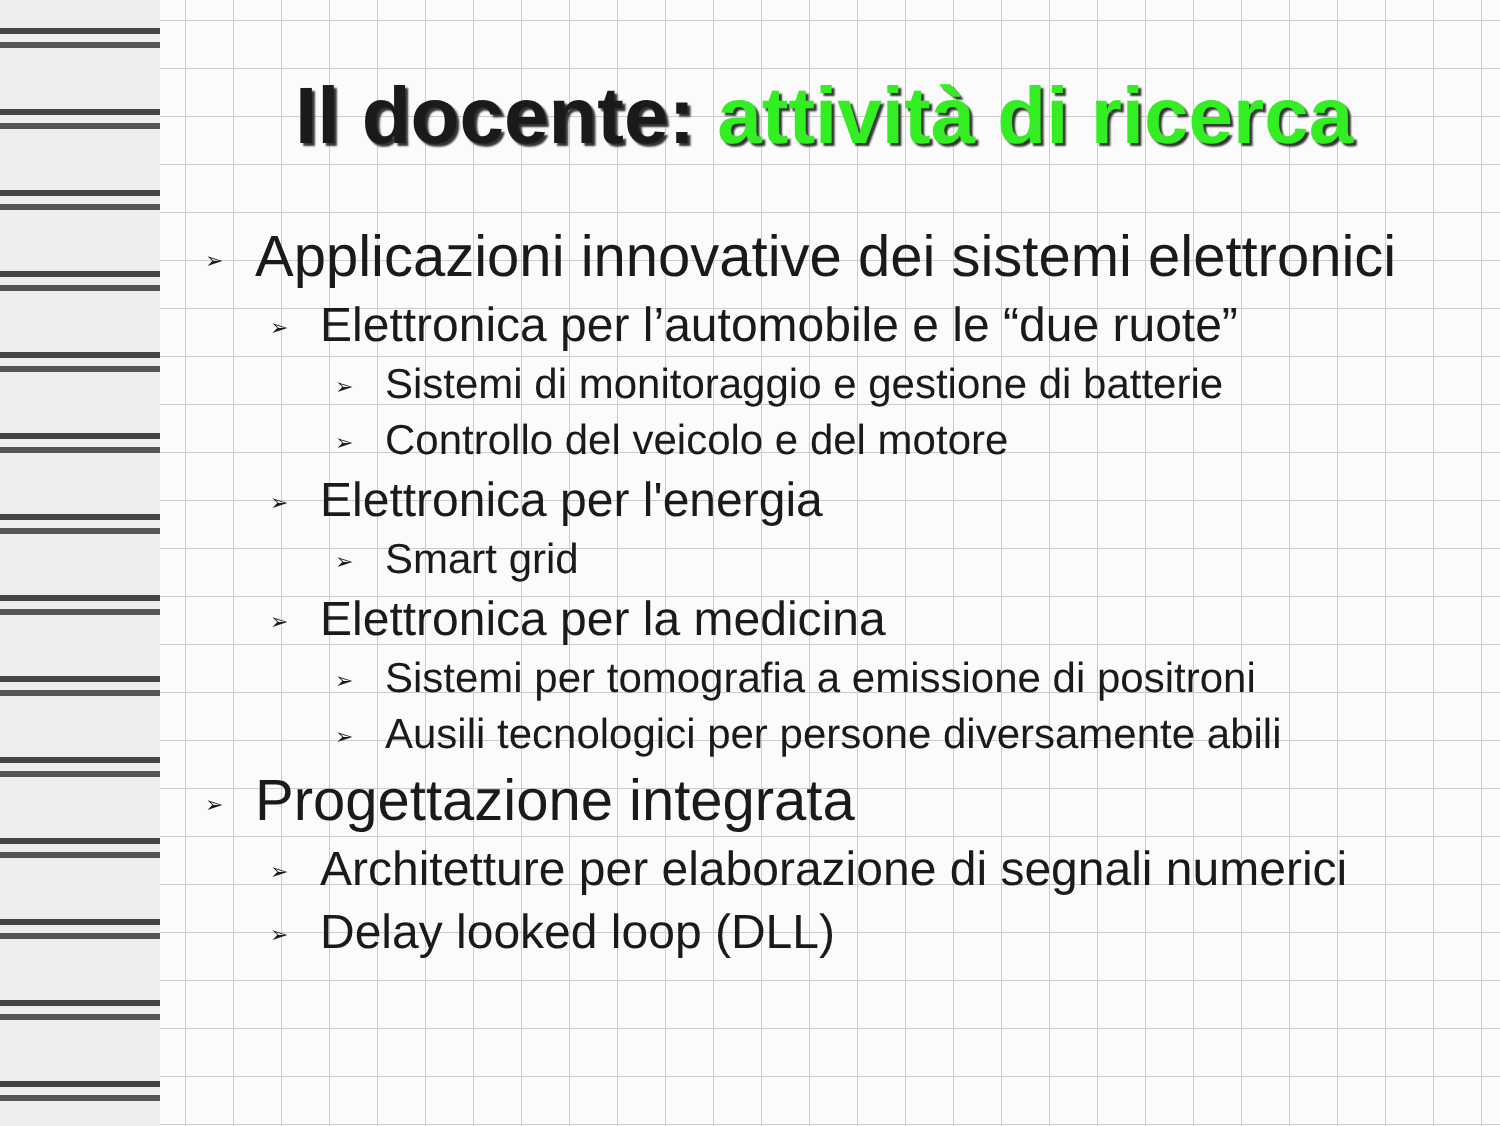Il docente: attività di ricerca
➢ Applicazioni innovative dei sistemi elettronici
➢ Elettronica per l’automobile e le “due ruote”
➢ Sistemi di monitoraggio e gestione di batterie
➢ Controllo del veicolo e del motore
➢ Elettronica per l'energia
➢ Smart grid
➢ Elettronica per la medicina
➢ Sistemi per tomografia a emissione di positroni
➢ Ausili tecnologici per persone diversamente abili
➢ Progettazione integrata
➢ Architetture per elaborazione di segnali numerici
➢ Delay looked loop (DLL)